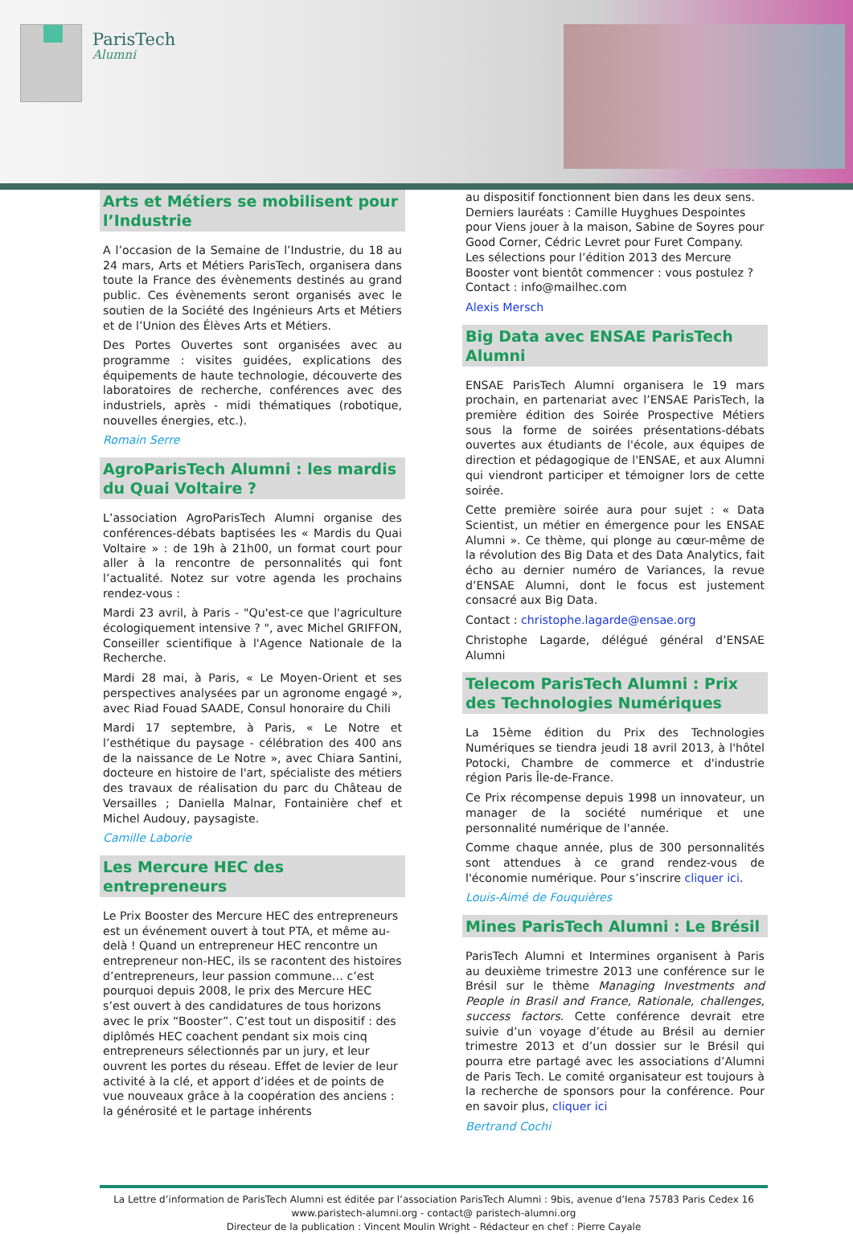ParisTech
Alumni
Arts et Métiers se mobilisent pour l’Industrie
A l’occasion de la Semaine de l’Industrie, du 18 au 24 mars, Arts et Métiers ParisTech, organisera dans toute la France des évènements destinés au grand public. Ces évènements seront organisés avec le soutien de la Société des Ingénieurs Arts et Métiers et de l’Union des Élèves Arts et Métiers.
Des Portes Ouvertes sont organisées avec au programme : visites guidées, explications des équipements de haute technologie, découverte des laboratoires de recherche, conférences avec des industriels, après - midi thématiques (robotique, nouvelles énergies, etc.).
Romain Serre
AgroParisTech Alumni : les mardis du Quai Voltaire ?
L’association AgroParisTech Alumni organise des conférences-débats baptisées les « Mardis du Quai Voltaire » : de 19h à 21h00, un format court pour aller à la rencontre de personnalités qui font l’actualité. Notez sur votre agenda les prochains rendez-vous :
Mardi 23 avril, à Paris - "Qu'est-ce que l'agriculture écologiquement intensive ? ", avec Michel GRIFFON, Conseiller scientifique à l'Agence Nationale de la Recherche.
Mardi 28 mai, à Paris, « Le Moyen-Orient et ses perspectives analysées par un agronome engagé », avec Riad Fouad SAADE, Consul honoraire du Chili
Mardi 17 septembre, à Paris, « Le Notre et l’esthétique du paysage - célébration des 400 ans de la naissance de Le Notre », avec Chiara Santini, docteure en histoire de l'art, spécialiste des métiers des travaux de réalisation du parc du Château de Versailles ; Daniella Malnar, Fontainière chef et Michel Audouy, paysagiste.
Camille Laborie
Les Mercure HEC des entrepreneurs
Le Prix Booster des Mercure HEC des entrepreneurs est un événement ouvert à tout PTA, et même au-delà ! Quand un entrepreneur HEC rencontre un entrepreneur non-HEC, ils se racontent des histoires d’entrepreneurs, leur passion commune… c’est pourquoi depuis 2008, le prix des Mercure HEC s’est ouvert à des candidatures de tous horizons avec le prix “Booster”. C’est tout un dispositif : des diplômés HEC coachent pendant six mois cinq entrepreneurs sélectionnés par un jury, et leur ouvrent les portes du réseau. Effet de levier de leur activité à la clé, et apport d’idées et de points de vue nouveaux grâce à la coopération des anciens : la générosité et le partage inhérents
au dispositif fonctionnent bien dans les deux sens. Derniers lauréats : Camille Huyghues Despointes pour Viens jouer à la maison, Sabine de Soyres pour Good Corner, Cédric Levret pour Furet Company. Les sélections pour l’édition 2013 des Mercure Booster vont bientôt commencer : vous postulez ? Contact : info@mailhec.com
Alexis Mersch
Big Data avec ENSAE ParisTech Alumni
ENSAE ParisTech Alumni organisera le 19 mars prochain, en partenariat avec l’ENSAE ParisTech, la première édition des Soirée Prospective Métiers sous la forme de soirées présentations-débats ouvertes aux étudiants de l'école, aux équipes de direction et pédagogique de l'ENSAE, et aux Alumni qui viendront participer et témoigner lors de cette soirée.
Cette première soirée aura pour sujet : « Data Scientist, un métier en émergence pour les ENSAE Alumni ». Ce thème, qui plonge au cœur-même de la révolution des Big Data et des Data Analytics, fait écho au dernier numéro de Variances, la revue d’ENSAE Alumni, dont le focus est justement consacré aux Big Data.
Contact : christophe.lagarde@ensae.org
Christophe Lagarde, délégué général d’ENSAE Alumni
Telecom ParisTech Alumni : Prix des Technologies Numériques
La 15ème édition du Prix des Technologies Numériques se tiendra jeudi 18 avril 2013, à l'hôtel Potocki, Chambre de commerce et d'industrie région Paris Île-de-France.
Ce Prix récompense depuis 1998 un innovateur, un manager de la société numérique et une personnalité numérique de l'année.
Comme chaque année, plus de 300 personnalités sont attendues à ce grand rendez-vous de l'économie numérique. Pour s’inscrire cliquer ici.
Louis-Aimé de Fouquières
Mines ParisTech Alumni : Le Brésil
ParisTech Alumni et Intermines organisent à Paris au deuxième trimestre 2013 une conférence sur le Brésil sur le thème Managing Investments and People in Brasil and France, Rationale, challenges, success factors. Cette conférence devrait etre suivie d’un voyage d’étude au Brésil au dernier trimestre 2013 et d’un dossier sur le Brésil qui pourra etre partagé avec les associations d’Alumni de Paris Tech. Le comité organisateur est toujours à la recherche de sponsors pour la conférence. Pour en savoir plus, cliquer ici
Bertrand Cochi
La Lettre d’information de ParisTech Alumni est éditée par l’association ParisTech Alumni : 9bis, avenue d’Iena 75783 Paris Cedex 16
www.paristech-alumni.org - contact@ paristech-alumni.org
Directeur de la publication : Vincent Moulin Wright - Rédacteur en chef : Pierre Cayale